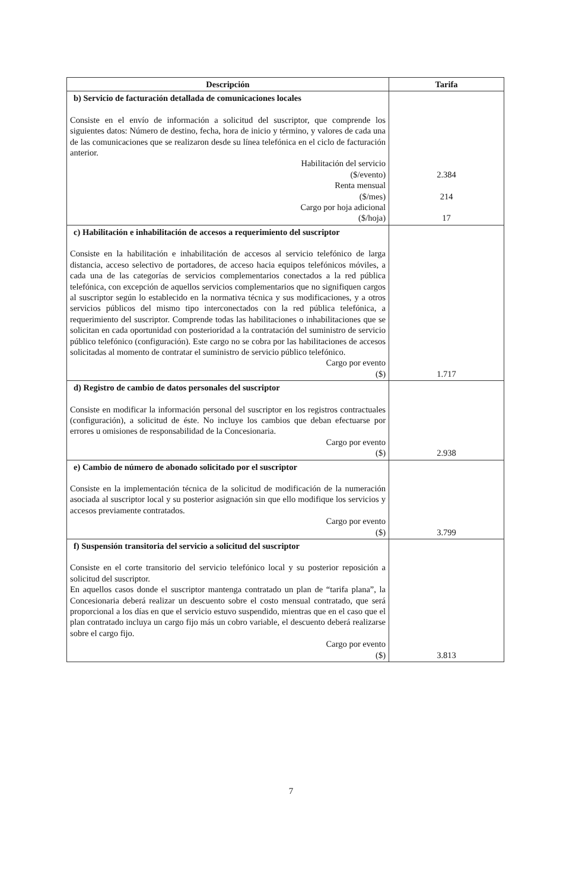| Descripción | Tarifa |
| --- | --- |
| b) Servicio de facturación detallada de comunicaciones locales Consiste en el envío de información a solicitud del suscriptor, que comprende los siguientes datos: Número de destino, fecha, hora de inicio y término, y valores de cada una de las comunicaciones que se realizaron desde su línea telefónica en el ciclo de facturación anterior. Habilitación del servicio ($/evento) Renta mensual ($/mes) Cargo por hoja adicional ($/hoja) | 2.384 214 17 |
| c) Habilitación e inhabilitación de accesos a requerimiento del suscriptor Consiste en la habilitación e inhabilitación de accesos al servicio telefónico de larga distancia, acceso selectivo de portadores, de acceso hacia equipos telefónicos móviles, a cada una de las categorías de servicios complementarios conectados a la red pública telefónica, con excepción de aquellos servicios complementarios que no signifiquen cargos al suscriptor según lo establecido en la normativa técnica y sus modificaciones, y a otros servicios públicos del mismo tipo interconectados con la red pública telefónica, a requerimiento del suscriptor. Comprende todas las habilitaciones o inhabilitaciones que se solicitan en cada oportunidad con posterioridad a la contratación del suministro de servicio público telefónico (configuración). Este cargo no se cobra por las habilitaciones de accesos solicitadas al momento de contratar el suministro de servicio público telefónico. Cargo por evento ($) | 1.717 |
| d) Registro de cambio de datos personales del suscriptor Consiste en modificar la información personal del suscriptor en los registros contractuales (configuración), a solicitud de éste. No incluye los cambios que deban efectuarse por errores u omisiones de responsabilidad de la Concesionaria. Cargo por evento ($) | 2.938 |
| e) Cambio de número de abonado solicitado por el suscriptor Consiste en la implementación técnica de la solicitud de modificación de la numeración asociada al suscriptor local y su posterior asignación sin que ello modifique los servicios y accesos previamente contratados. Cargo por evento ($) | 3.799 |
| f) Suspensión transitoria del servicio a solicitud del suscriptor Consiste en el corte transitorio del servicio telefónico local y su posterior reposición a solicitud del suscriptor. En aquellos casos donde el suscriptor mantenga contratado un plan de “tarifa plana”, la Concesionaria deberá realizar un descuento sobre el costo mensual contratado, que será proporcional a los días en que el servicio estuvo suspendido, mientras que en el caso que el plan contratado incluya un cargo fijo más un cobro variable, el descuento deberá realizarse sobre el cargo fijo. Cargo por evento ($) | 3.813 |
7